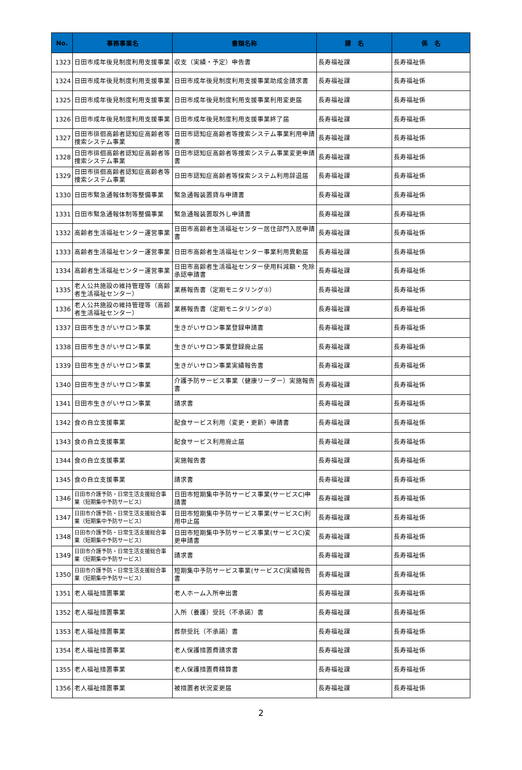| No. | 事務事業名 | 書類名称 | 課 名 | 係 名 |
| --- | --- | --- | --- | --- |
| 1323 | 日田市成年後見制度利用支援事業 | 収支（実績・予定）申告書 | 長寿福祉課 | 長寿福祉係 |
| 1324 | 日田市成年後見制度利用支援事業 | 日田市成年後見制度利用支援事業助成金請求書 | 長寿福祉課 | 長寿福祉係 |
| 1325 | 日田市成年後見制度利用支援事業 | 日田市成年後見制度利用支援事業利用変更届 | 長寿福祉課 | 長寿福祉係 |
| 1326 | 日田市成年後見制度利用支援事業 | 日田市成年後見制度利用支援事業終了届 | 長寿福祉課 | 長寿福祉係 |
| 1327 | 日田市徘徊高齢者認知症高齢者等捜索システム事業 | 日田市認知症高齢者等捜索システム事業利用申請書 | 長寿福祉課 | 長寿福祉係 |
| 1328 | 日田市徘徊高齢者認知症高齢者等捜索システム事業 | 日田市認知症高齢者等捜索システム事業変更申請書 | 長寿福祉課 | 長寿福祉係 |
| 1329 | 日田市徘徊高齢者認知症高齢者等捜索システム事業 | 日田市認知症高齢者等探索システム利用辞退届 | 長寿福祉課 | 長寿福祉係 |
| 1330 | 日田市緊急通報体制等整備事業 | 緊急通報装置貸与申請書 | 長寿福祉課 | 長寿福祉係 |
| 1331 | 日田市緊急通報体制等整備事業 | 緊急通報装置取外し申請書 | 長寿福祉課 | 長寿福祉係 |
| 1332 | 高齢者生活福祉センター運営事業 | 日田市高齢者生活福祉センター居住部門入居申請書 | 長寿福祉課 | 長寿福祉係 |
| 1333 | 高齢者生活福祉センター運営事業 | 日田市高齢者生活福祉センター事業利用異動届 | 長寿福祉課 | 長寿福祉係 |
| 1334 | 高齢者生活福祉センター運営事業 | 日田市高齢者生活福祉センター使用料減額・免除承認申請書 | 長寿福祉課 | 長寿福祉係 |
| 1335 | 老人公共施設の維持管理等（高齢者生活福祉センター） | 業務報告書（定期モニタリング①） | 長寿福祉課 | 長寿福祉係 |
| 1336 | 老人公共施設の維持管理等（高齢者生活福祉センター） | 業務報告書（定期モニタリング②） | 長寿福祉課 | 長寿福祉係 |
| 1337 | 日田市生きがいサロン事業 | 生きがいサロン事業登録申請書 | 長寿福祉課 | 長寿福祉係 |
| 1338 | 日田市生きがいサロン事業 | 生きがいサロン事業登録廃止届 | 長寿福祉課 | 長寿福祉係 |
| 1339 | 日田市生きがいサロン事業 | 生きがいサロン事業実績報告書 | 長寿福祉課 | 長寿福祉係 |
| 1340 | 日田市生きがいサロン事業 | 介護予防サービス事業（健康リーダー）実施報告書 | 長寿福祉課 | 長寿福祉係 |
| 1341 | 日田市生きがいサロン事業 | 請求書 | 長寿福祉課 | 長寿福祉係 |
| 1342 | 食の自立支援事業 | 配食サービス利用（変更・更新）申請書 | 長寿福祉課 | 長寿福祉係 |
| 1343 | 食の自立支援事業 | 配食サービス利用廃止届 | 長寿福祉課 | 長寿福祉係 |
| 1344 | 食の自立支援事業 | 実施報告書 | 長寿福祉課 | 長寿福祉係 |
| 1345 | 食の自立支援事業 | 請求書 | 長寿福祉課 | 長寿福祉係 |
| 1346 | 日田市介護予防・日常生活支援総合事業（短期集中予防サービス） | 日田市短期集中予防サービス事業(サービスC)申請書 | 長寿福祉課 | 長寿福祉係 |
| 1347 | 日田市介護予防・日常生活支援総合事業（短期集中予防サービス） | 日田市短期集中予防サービス事業(サービスC)利用中止届 | 長寿福祉課 | 長寿福祉係 |
| 1348 | 日田市介護予防・日常生活支援総合事業（短期集中予防サービス） | 日田市短期集中予防サービス事業(サービスC)変更申請書 | 長寿福祉課 | 長寿福祉係 |
| 1349 | 日田市介護予防・日常生活支援総合事業（短期集中予防サービス） | 請求書 | 長寿福祉課 | 長寿福祉係 |
| 1350 | 日田市介護予防・日常生活支援総合事業（短期集中予防サービス） | 短期集中予防サービス事業(サービスC)実績報告書 | 長寿福祉課 | 長寿福祉係 |
| 1351 | 老人福祉措置事業 | 老人ホーム入所申出書 | 長寿福祉課 | 長寿福祉係 |
| 1352 | 老人福祉措置事業 | 入所（養護）受託（不承諾）書 | 長寿福祉課 | 長寿福祉係 |
| 1353 | 老人福祉措置事業 | 葬祭受託（不承諾）書 | 長寿福祉課 | 長寿福祉係 |
| 1354 | 老人福祉措置事業 | 老人保護措置費請求書 | 長寿福祉課 | 長寿福祉係 |
| 1355 | 老人福祉措置事業 | 老人保護措置費精算書 | 長寿福祉課 | 長寿福祉係 |
| 1356 | 老人福祉措置事業 | 被措置者状況変更届 | 長寿福祉課 | 長寿福祉係 |
2